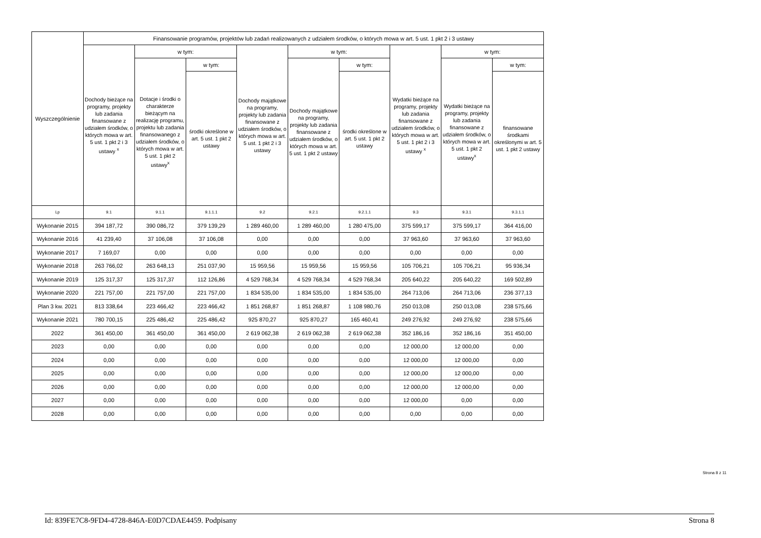| Wyszczególnienie | Finansowanie programów, projektów lub zadań realizowanych z udziałem środków, o których mowa w art. 5 ust. 1 pkt 2 i 3 ustawy | | | | | | | | |
| --- | --- | --- | --- | --- | --- | --- | --- | --- | --- |
| | Dochody bieżące na programy, projekty lub zadania finansowane z udziałem środków, o których mowa w art. 5 ust. 1 pkt 2 i 3 ustawy <sup>x</sup> | w tym: | | Dochody majątkowe na programy, projekty lub zadania finansowane z udziałem środków, o których mowa w art. 5 ust. 1 pkt 2 i 3 ustawy | w tym: | | Wydatki bieżące na programy, projekty lub zadania finansowane z udziałem środków, o których mowa w art. 5 ust. 1 pkt 2 i 3 ustawy <sup>x</sup> | w tym: | |
| | | Dotacje i środki o charakterze bieżącym na realizację programu, projektu lub zadania finansowanego z udziałem środków, o których mowa w art. 5 ust. 1 pkt 2 ustawy<sup>x</sup> | w tym: | | Dochody majątkowe na programy, projekty lub zadania finansowane z udziałem środków, o których mowa w art. 5 ust. 1 pkt 2 ustawy | w tym: | | Wydatki bieżące na programy, projekty lub zadania finansowane z udziałem środków, o których mowa w art. 5 ust. 1 pkt 2 ustawy<sup>x</sup> | w tym: |
| | | | środki określone w art. 5 ust. 1 pkt 2 ustawy | | | środki określone w art. 5 ust. 1 pkt 2 ustawy | | | finansowane środkami określonymi w art. 5 ust. 1 pkt 2 ustawy |
| Lp | 9.1 | 9.1.1 | 9.1.1.1 | 9.2 | 9.2.1 | 9.2.1.1 | 9.3 | 9.3.1 | 9.3.1.1 |
| Wykonanie 2015 | 394 187,72 | 390 086,72 | 379 139,29 | 1 289 460,00 | 1 289 460,00 | 1 280 475,00 | 375 599,17 | 375 599,17 | 364 416,00 |
| Wykonanie 2016 | 41 239,40 | 37 106,08 | 37 106,08 | 0,00 | 0,00 | 0,00 | 37 963,60 | 37 963,60 | 37 963,60 |
| Wykonanie 2017 | 7 169,07 | 0,00 | 0,00 | 0,00 | 0,00 | 0,00 | 0,00 | 0,00 | 0,00 |
| Wykonanie 2018 | 263 766,02 | 263 648,13 | 251 037,90 | 15 959,56 | 15 959,56 | 15 959,56 | 105 706,21 | 105 706,21 | 95 936,34 |
| Wykonanie 2019 | 125 317,37 | 125 317,37 | 112 126,86 | 4 529 768,34 | 4 529 768,34 | 4 529 768,34 | 205 640,22 | 205 640,22 | 169 502,89 |
| Wykonanie 2020 | 221 757,00 | 221 757,00 | 221 757,00 | 1 834 535,00 | 1 834 535,00 | 1 834 535,00 | 264 713,06 | 264 713,06 | 236 377,13 |
| Plan 3 kw. 2021 | 813 338,64 | 223 466,42 | 223 466,42 | 1 851 268,87 | 1 851 268,87 | 1 108 980,76 | 250 013,08 | 250 013,08 | 238 575,66 |
| Wykonanie 2021 | 780 700,15 | 225 486,42 | 225 486,42 | 925 870,27 | 925 870,27 | 165 460,41 | 249 276,92 | 249 276,92 | 238 575,66 |
| 2022 | 361 450,00 | 361 450,00 | 361 450,00 | 2 619 062,38 | 2 619 062,38 | 2 619 062,38 | 352 186,16 | 352 186,16 | 351 450,00 |
| 2023 | 0,00 | 0,00 | 0,00 | 0,00 | 0,00 | 0,00 | 12 000,00 | 12 000,00 | 0,00 |
| 2024 | 0,00 | 0,00 | 0,00 | 0,00 | 0,00 | 0,00 | 12 000,00 | 12 000,00 | 0,00 |
| 2025 | 0,00 | 0,00 | 0,00 | 0,00 | 0,00 | 0,00 | 12 000,00 | 12 000,00 | 0,00 |
| 2026 | 0,00 | 0,00 | 0,00 | 0,00 | 0,00 | 0,00 | 12 000,00 | 12 000,00 | 0,00 |
| 2027 | 0,00 | 0,00 | 0,00 | 0,00 | 0,00 | 0,00 | 12 000,00 | 0,00 | 0,00 |
| 2028 | 0,00 | 0,00 | 0,00 | 0,00 | 0,00 | 0,00 | 0,00 | 0,00 | 0,00 |
Strona 8 z 11
Id: 839FE7C8-9FD4-4728-846A-E0D7CDAE4459. Podpisany Strona 8